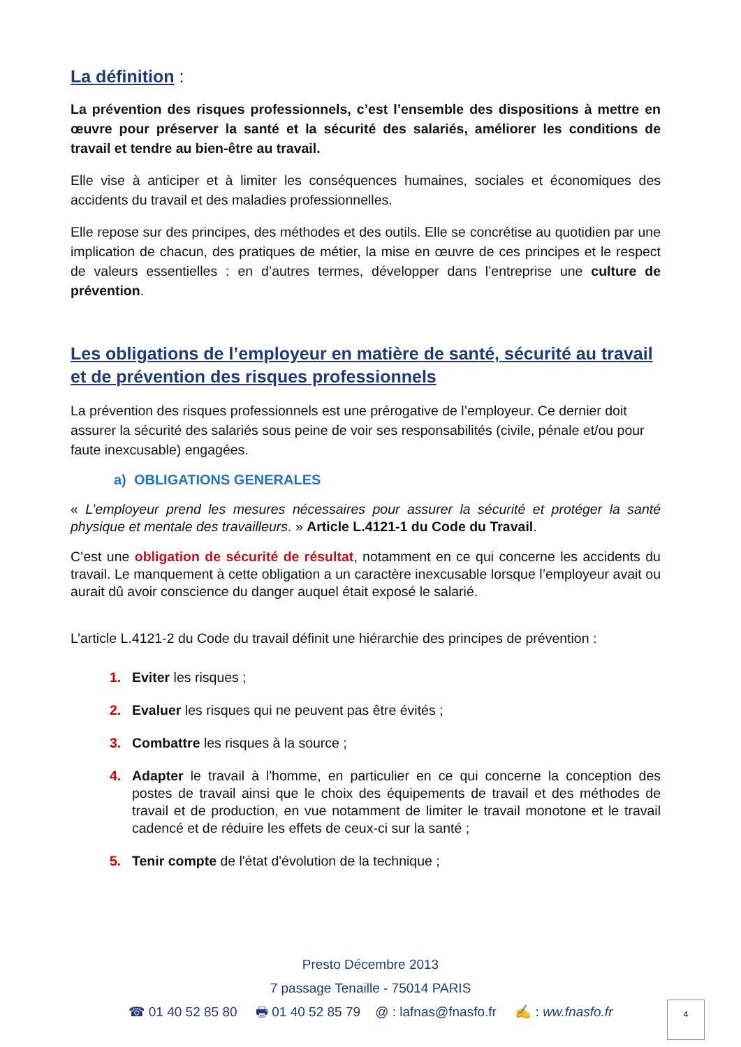La définition :
La prévention des risques professionnels, c’est l’ensemble des dispositions à mettre en œuvre pour préserver la santé et la sécurité des salariés, améliorer les conditions de travail et tendre au bien-être au travail.
Elle vise à anticiper et à limiter les conséquences humaines, sociales et économiques des accidents du travail et des maladies professionnelles.
Elle repose sur des principes, des méthodes et des outils. Elle se concrétise au quotidien par une implication de chacun, des pratiques de métier, la mise en œuvre de ces principes et le respect de valeurs essentielles : en d’autres termes, développer dans l’entreprise une culture de prévention.
Les obligations de l’employeur en matière de santé, sécurité au travail et de prévention des risques professionnels
La prévention des risques professionnels est une prérogative de l’employeur. Ce dernier doit assurer la sécurité des salariés sous peine de voir ses responsabilités (civile, pénale et/ou pour faute inexcusable) engagées.
a) OBLIGATIONS GENERALES
« L’employeur prend les mesures nécessaires pour assurer la sécurité et protéger la santé physique et mentale des travailleurs. » Article L.4121-1 du Code du Travail.
C’est une obligation de sécurité de résultat, notamment en ce qui concerne les accidents du travail. Le manquement à cette obligation a un caractère inexcusable lorsque l’employeur avait ou aurait dû avoir conscience du danger auquel était exposé le salarié.
L’article L.4121-2 du Code du travail définit une hiérarchie des principes de prévention :
1. Eviter les risques ;
2. Evaluer les risques qui ne peuvent pas être évités ;
3. Combattre les risques à la source ;
4. Adapter le travail à l'homme, en particulier en ce qui concerne la conception des postes de travail ainsi que le choix des équipements de travail et des méthodes de travail et de production, en vue notamment de limiter le travail monotone et le travail cadencé et de réduire les effets de ceux-ci sur la santé ;
5. Tenir compte de l'état d'évolution de la technique ;
Presto Décembre 2013
7 passage Tenaille - 75014 PARIS
☎ 01 40 52 85 80 🖶 01 40 52 85 79 @ : lafnas@fnasfo.fr ✍ : ww.fnasfo.fr
4